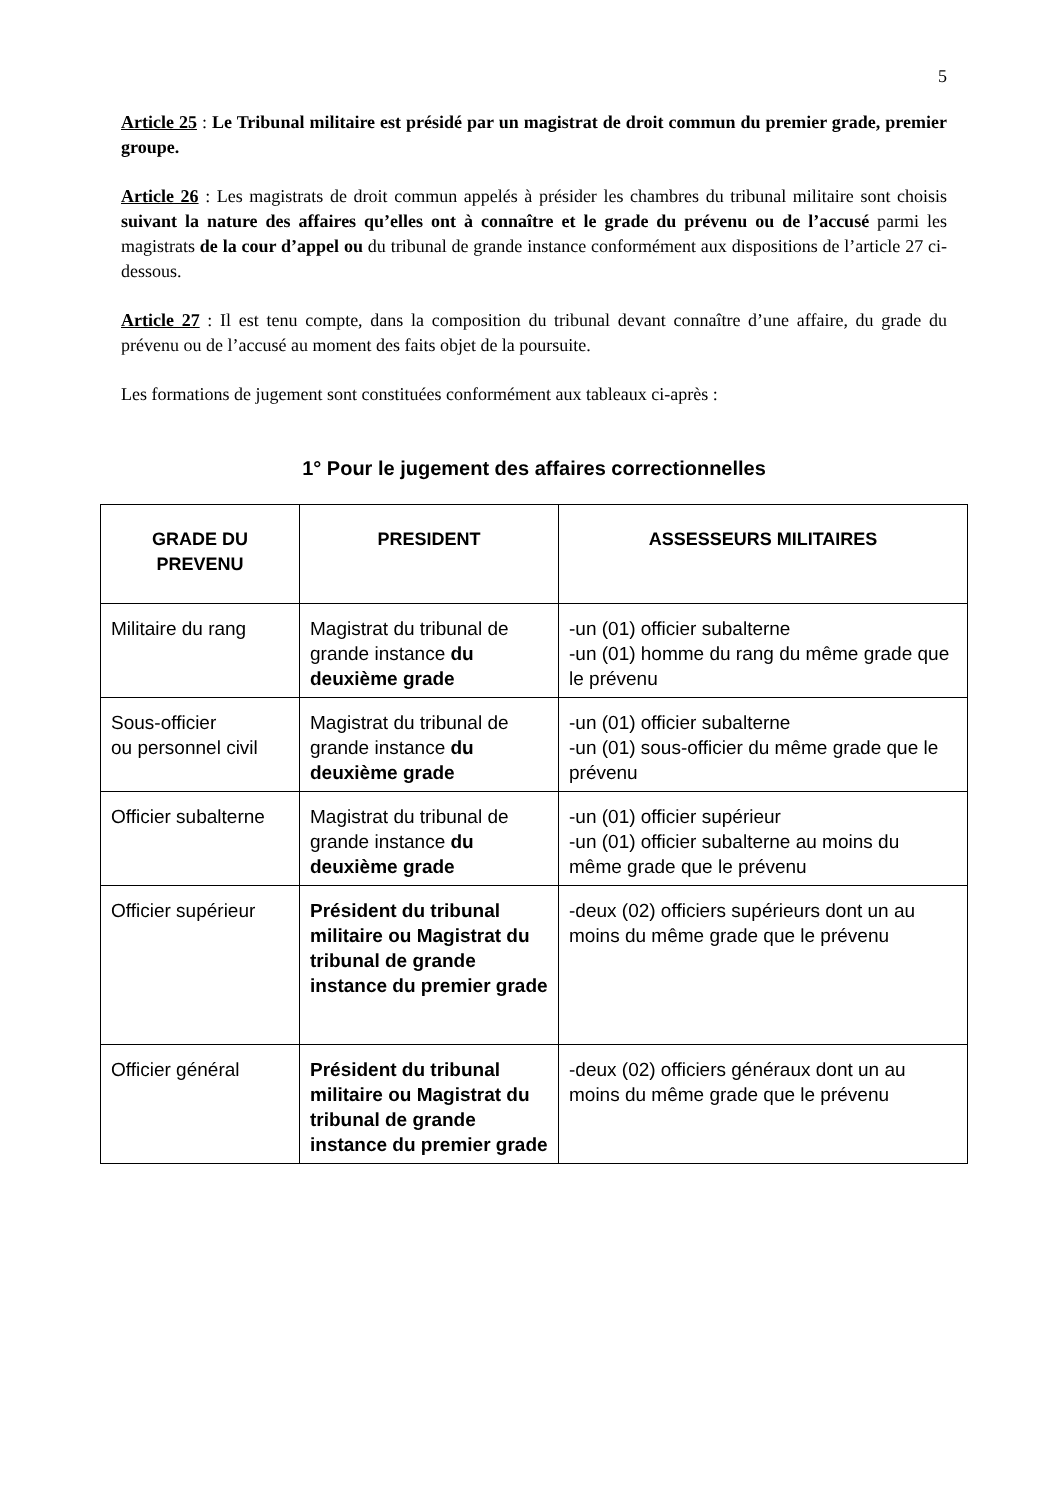5
Article 25 : Le Tribunal militaire est présidé par un magistrat de droit commun du premier grade, premier groupe.
Article 26 : Les magistrats de droit commun appelés à présider les chambres du tribunal militaire sont choisis suivant la nature des affaires qu’elles ont à connaître et le grade du prévenu ou de l’accusé parmi les magistrats de la cour d’appel ou du tribunal de grande instance conformément aux dispositions de l’article 27 ci-dessous.
Article 27 : Il est tenu compte, dans la composition du tribunal devant connaître d’une affaire, du grade du prévenu ou de l’accusé au moment des faits objet de la poursuite.
Les formations de jugement sont constituées conformément aux tableaux ci-après :
1° Pour le jugement des affaires correctionnelles
| GRADE DU PREVENU | PRESIDENT | ASSESSEURS MILITAIRES |
| --- | --- | --- |
| Militaire du rang | Magistrat du tribunal de grande instance du deuxième grade | -un (01) officier subalterne -un (01) homme du rang du même grade que le prévenu |
| Sous-officier ou personnel civil | Magistrat du tribunal de grande instance du deuxième grade | -un (01) officier subalterne -un (01) sous-officier du même grade que le prévenu |
| Officier subalterne | Magistrat du tribunal de grande instance du deuxième grade | -un (01) officier supérieur -un (01) officier subalterne au moins du même grade que le prévenu |
| Officier supérieur | Président du tribunal militaire ou Magistrat du tribunal de grande instance du premier grade | -deux (02) officiers supérieurs dont un au moins du même grade que le prévenu |
| Officier général | Président du tribunal militaire ou Magistrat du tribunal de grande instance du premier grade | -deux (02) officiers généraux dont un au moins du même grade que le prévenu |